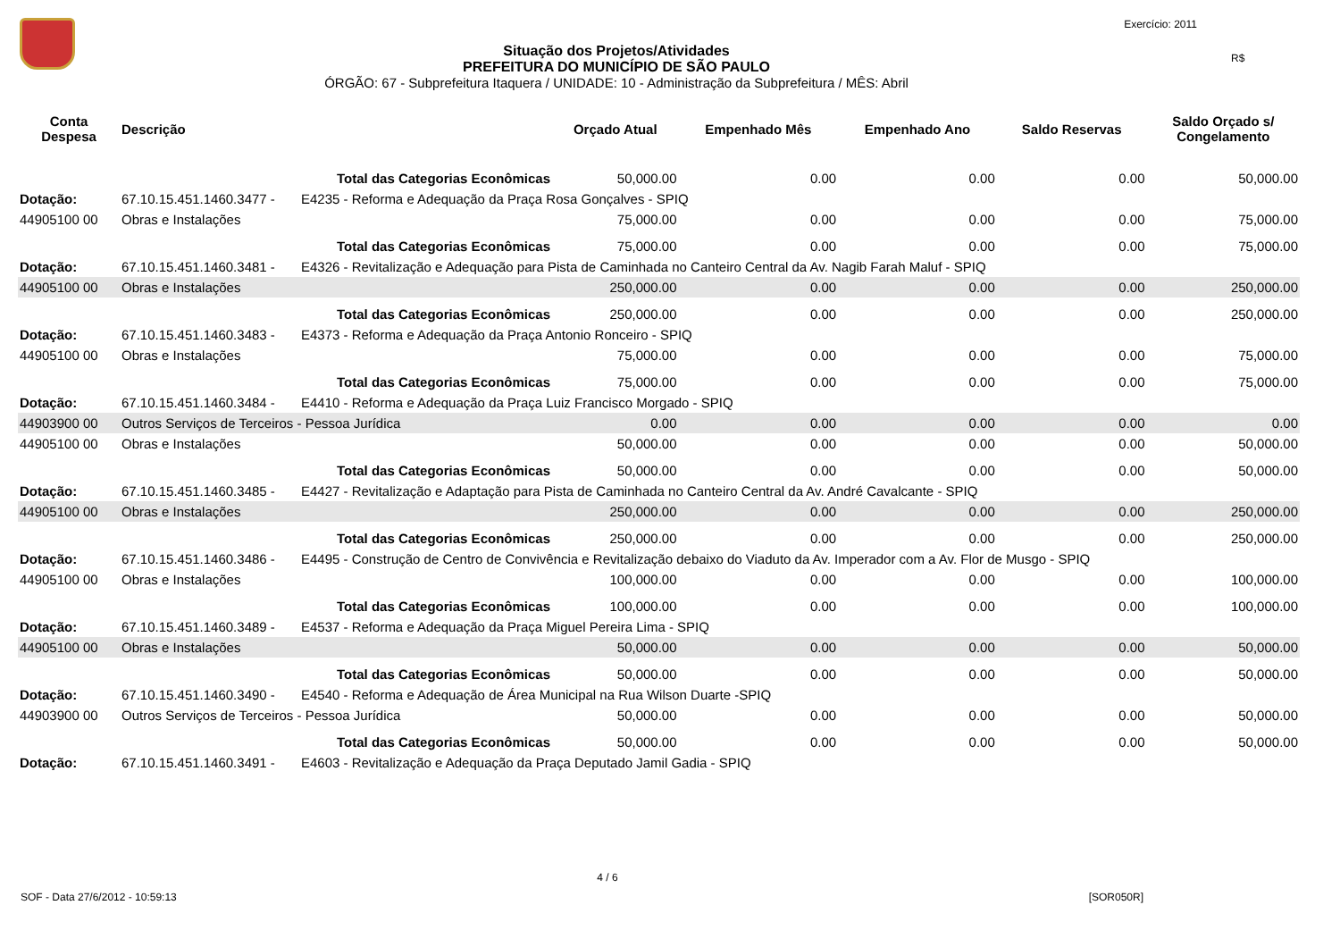Exercício: 2011
R$
Situação dos Projetos/Atividades
PREFEITURA DO MUNICÍPIO DE SÃO PAULO
ÓRGÃO: 67 - Subprefeitura Itaquera / UNIDADE: 10 - Administração da Subprefeitura / MÊS: Abril
| Conta Despesa | Descrição | Orçado Atual | Empenhado Mês | Empenhado Ano | Saldo Reservas | Saldo Orçado s/ Congelamento |
| --- | --- | --- | --- | --- | --- | --- |
| | Total das Categorias Econômicas | 50,000.00 | 0.00 | 0.00 | 0.00 | 50,000.00 |
| Dotação: | 67.10.15.451.1460.3477 - E4235 - Reforma e Adequação da Praça Rosa Gonçalves - SPIQ | | | | | |
| 44905100 00 | Obras e Instalações | 75,000.00 | 0.00 | 0.00 | 0.00 | 75,000.00 |
| | Total das Categorias Econômicas | 75,000.00 | 0.00 | 0.00 | 0.00 | 75,000.00 |
| Dotação: | 67.10.15.451.1460.3481 - E4326 - Revitalização e Adequação para Pista de Caminhada no Canteiro Central da Av. Nagib Farah Maluf - SPIQ | | | | | |
| 44905100 00 | Obras e Instalações | 250,000.00 | 0.00 | 0.00 | 0.00 | 250,000.00 |
| | Total das Categorias Econômicas | 250,000.00 | 0.00 | 0.00 | 0.00 | 250,000.00 |
| Dotação: | 67.10.15.451.1460.3483 - E4373 - Reforma e Adequação da Praça Antonio Ronceiro - SPIQ | | | | | |
| 44905100 00 | Obras e Instalações | 75,000.00 | 0.00 | 0.00 | 0.00 | 75,000.00 |
| | Total das Categorias Econômicas | 75,000.00 | 0.00 | 0.00 | 0.00 | 75,000.00 |
| Dotação: | 67.10.15.451.1460.3484 - E4410 - Reforma e Adequação da Praça Luiz Francisco Morgado - SPIQ | | | | | |
| 44903900 00 | Outros Serviços de Terceiros - Pessoa Jurídica | 0.00 | 0.00 | 0.00 | 0.00 | 0.00 |
| 44905100 00 | Obras e Instalações | 50,000.00 | 0.00 | 0.00 | 0.00 | 50,000.00 |
| | Total das Categorias Econômicas | 50,000.00 | 0.00 | 0.00 | 0.00 | 50,000.00 |
| Dotação: | 67.10.15.451.1460.3485 - E4427 - Revitalização e Adaptação para Pista de Caminhada no Canteiro Central da Av. André Cavalcante - SPIQ | | | | | |
| 44905100 00 | Obras e Instalações | 250,000.00 | 0.00 | 0.00 | 0.00 | 250,000.00 |
| | Total das Categorias Econômicas | 250,000.00 | 0.00 | 0.00 | 0.00 | 250,000.00 |
| Dotação: | 67.10.15.451.1460.3486 - E4495 - Construção de Centro de Convivência e Revitalização debaixo do Viaduto da Av. Imperador com a Av. Flor de Musgo - SPIQ | | | | | |
| 44905100 00 | Obras e Instalações | 100,000.00 | 0.00 | 0.00 | 0.00 | 100,000.00 |
| | Total das Categorias Econômicas | 100,000.00 | 0.00 | 0.00 | 0.00 | 100,000.00 |
| Dotação: | 67.10.15.451.1460.3489 - E4537 - Reforma e Adequação da Praça Miguel Pereira Lima - SPIQ | | | | | |
| 44905100 00 | Obras e Instalações | 50,000.00 | 0.00 | 0.00 | 0.00 | 50,000.00 |
| | Total das Categorias Econômicas | 50,000.00 | 0.00 | 0.00 | 0.00 | 50,000.00 |
| Dotação: | 67.10.15.451.1460.3490 - E4540 - Reforma e Adequação de Área Municipal na Rua Wilson Duarte -SPIQ | | | | | |
| 44903900 00 | Outros Serviços de Terceiros - Pessoa Jurídica | 50,000.00 | 0.00 | 0.00 | 0.00 | 50,000.00 |
| | Total das Categorias Econômicas | 50,000.00 | 0.00 | 0.00 | 0.00 | 50,000.00 |
| Dotação: | 67.10.15.451.1460.3491 - E4603 - Revitalização e Adequação da Praça Deputado Jamil Gadia - SPIQ | | | | | |
4 / 6
SOF - Data 27/6/2012 - 10:59:13 [SOR050R]